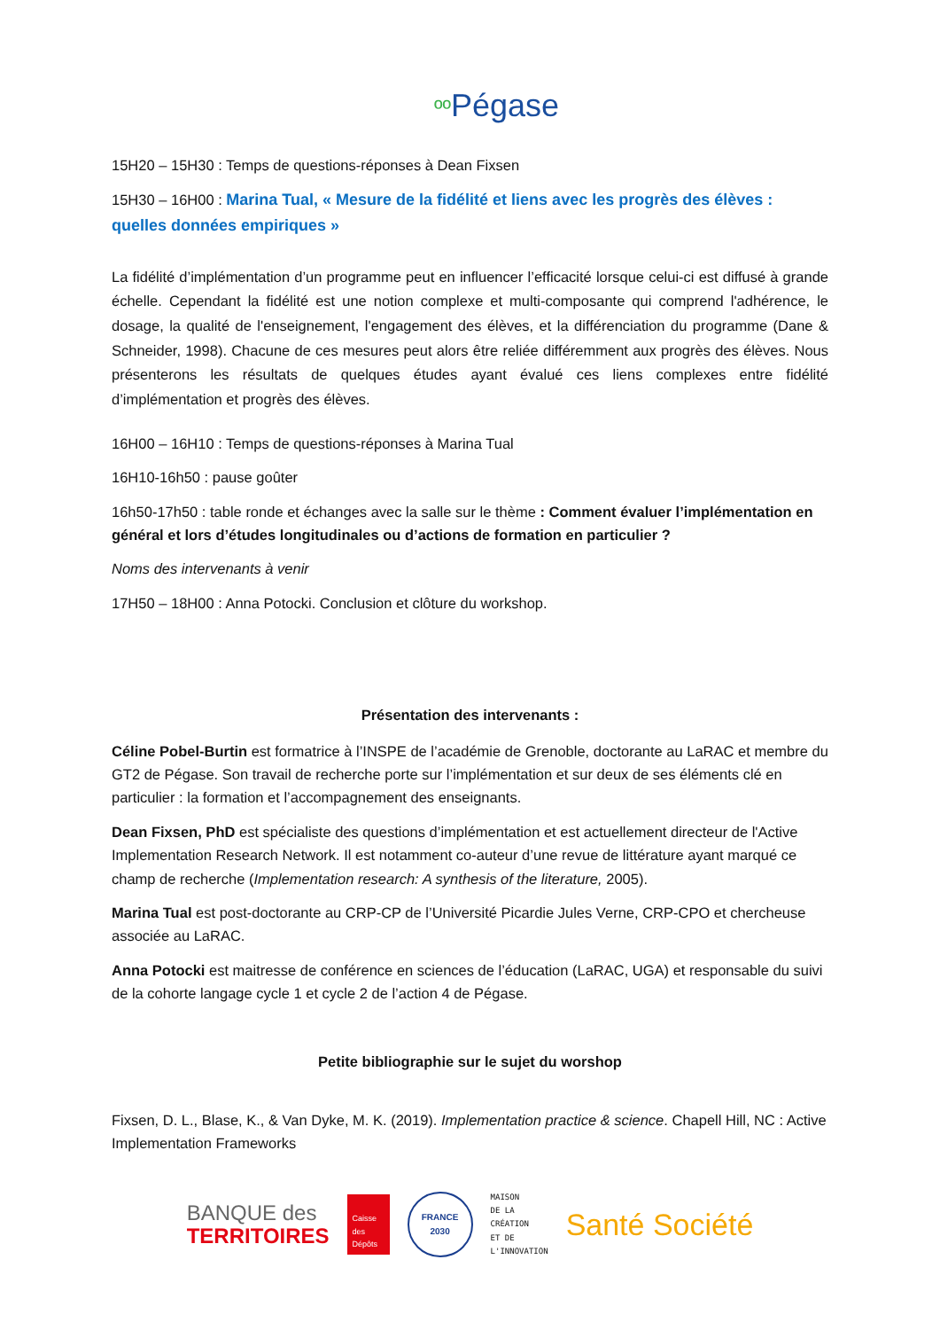ºº Pégase
15H20 – 15H30 : Temps de questions-réponses à Dean Fixsen
15H30 – 16H00 : Marina Tual, « Mesure de la fidélité et liens avec les progrès des élèves : quelles données empiriques »
La fidélité d’implémentation d’un programme peut en influencer l’efficacité lorsque celui-ci est diffusé à grande échelle. Cependant la fidélité est une notion complexe et multi-composante qui comprend l'adhérence, le dosage, la qualité de l'enseignement, l'engagement des élèves, et la différenciation du programme (Dane & Schneider, 1998). Chacune de ces mesures peut alors être reliée différemment aux progrès des élèves. Nous présenterons les résultats de quelques études ayant évalué ces liens complexes entre fidélité d’implémentation et progrès des élèves.
16H00 – 16H10 : Temps de questions-réponses à Marina Tual
16H10-16h50 : pause goûter
16h50-17h50 : table ronde et échanges avec la salle sur le thème : Comment évaluer l’implémentation en général et lors d’études longitudinales ou d’actions de formation en particulier ?
Noms des intervenants à venir
17H50 – 18H00 : Anna Potocki. Conclusion et clôture du workshop.
Présentation des intervenants :
Céline Pobel-Burtin est formatrice à l’INSPE de l’académie de Grenoble, doctorante au LaRAC et membre du GT2 de Pégase. Son travail de recherche porte sur l’implémentation et sur deux de ses éléments clé en particulier : la formation et l’accompagnement des enseignants.
Dean Fixsen, PhD est spécialiste des questions d’implémentation et est actuellement directeur de l'Active Implementation Research Network. Il est notamment co-auteur d’une revue de littérature ayant marqué ce champ de recherche (Implementation research: A synthesis of the literature, 2005).
Marina Tual est post-doctorante au CRP-CP de l’Université Picardie Jules Verne, CRP-CPO et chercheuse associée au LaRAC.
Anna Potocki est maitresse de conférence en sciences de l’éducation (LaRAC, UGA) et responsable du suivi de la cohorte langage cycle 1 et cycle 2 de l’action 4 de Pégase.
Petite bibliographie sur le sujet du worshop
Fixsen, D. L., Blase, K., & Van Dyke, M. K. (2019). Implementation practice & science. Chapell Hill, NC : Active Implementation Frameworks
BANQUE des
TERRITOIRES
Caisse des Dépôts
FRANCE
2030
MAISON
DE LA
CRÉATION
ET DE
L'INNOVATION
Santé Société